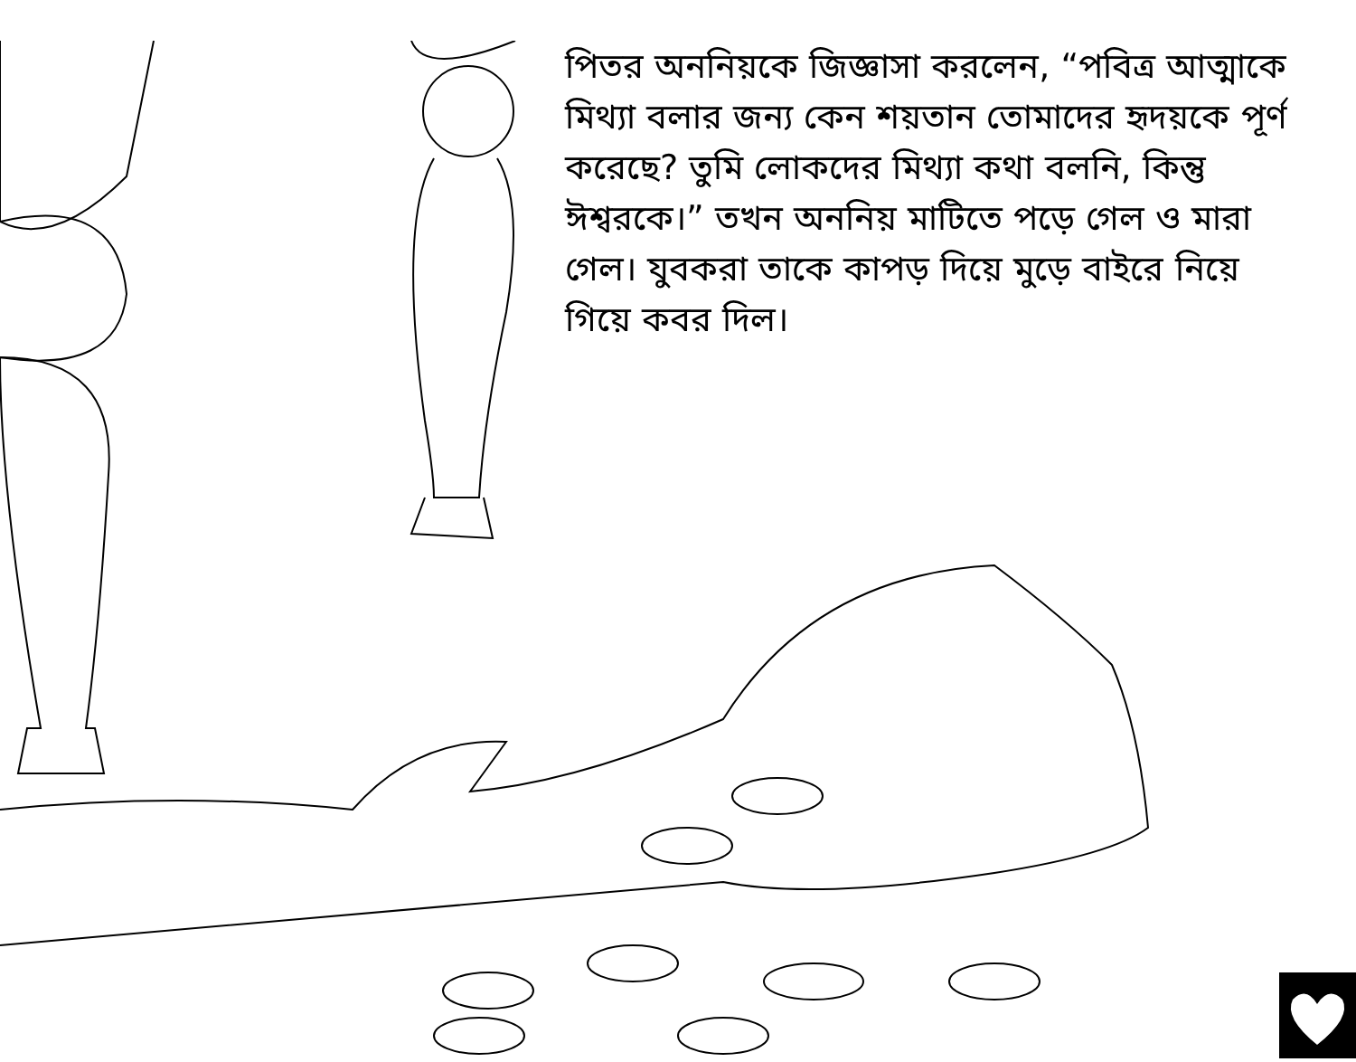পিতর অননিয়কে জিজ্ঞাসা করলেন, “পবিত্র আত্মাকে মিথ্যা বলার জন্য কেন শয়তান তোমাদের হৃদয়কে পূর্ণ করেছে? তুমি লোকদের মিথ্যা কথা বলনি, কিন্তু ঈশ্বরকে।” তখন অননিয় মাটিতে পড়ে গেল ও মারা গেল। যুবকরা তাকে কাপড় দিয়ে মুড়ে বাইরে নিয়ে গিয়ে কবর দিল।